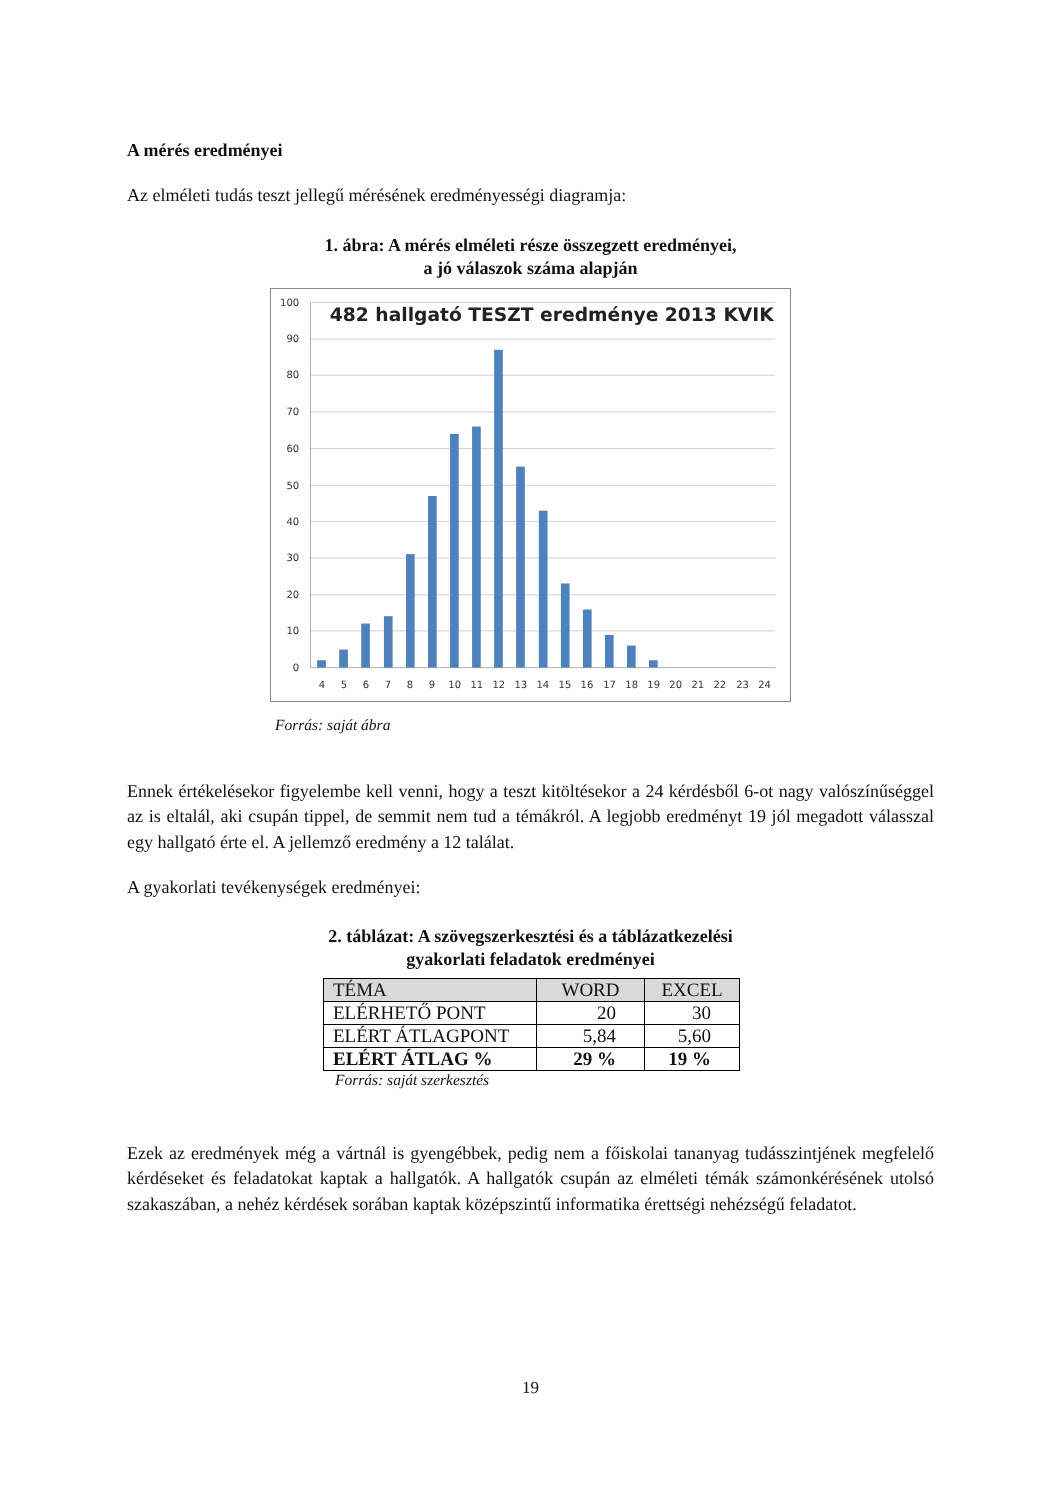A mérés eredményei
Az elméleti tudás teszt jellegű mérésének eredményességi diagramja:
1. ábra: A mérés elméleti része összegzett eredményei,
a jó válaszok száma alapján
100
90
80
70
60
50
40
30
20
10
0
482 hallgató TESZT eredménye 2013 KVIK
4
5
6
7
8
9
10
11
12
13
14
15
16
17
18
19
20
21
22
23
24
Forrás: saját ábra
Ennek értékelésekor figyelembe kell venni, hogy a teszt kitöltésekor a 24 kérdésből 6-ot nagy való­színűséggel az is eltalál, aki csupán tippel, de semmit nem tud a témákról. A legjobb eredményt 19 jól megadott válasszal egy hallgató érte el. A jellemző eredmény a 12 találat.
A gyakorlati tevékenységek eredményei:
2. táblázat: A szövegszerkesztési és a táblázatkezelési
gyakorlati feladatok eredményei
| TÉMA | WORD | EXCEL |
| ELÉRHETŐ PONT | 20 | 30 |
| ELÉRT ÁTLAGPONT | 5,84 | 5,60 |
| ELÉRT ÁTLAG % | 29 % | 19 % |
Forrás: saját szerkesztés
Ezek az eredmények még a vártnál is gyengébbek, pedig nem a főiskolai tananyag tudásszintjének megfelelő kérdéseket és feladatokat kaptak a hallgatók. A hallgatók csupán az elméleti témák szá­monkérésének utolsó szakaszában, a nehéz kérdések sorában kaptak középszintű informatika érett­ségi nehézségű feladatot.
19